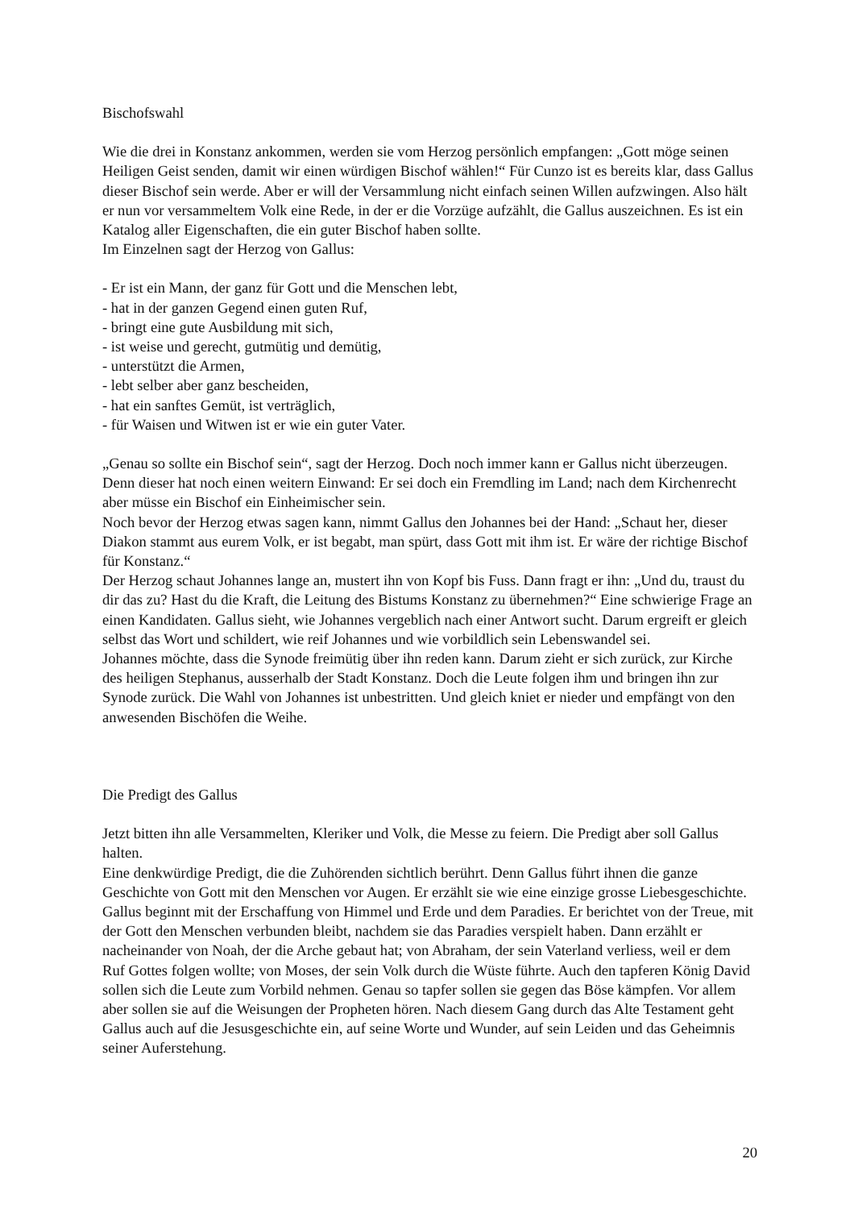Bischofswahl
Wie die drei in Konstanz ankommen, werden sie vom Herzog persönlich empfangen: „Gott möge seinen Heiligen Geist senden, damit wir einen würdigen Bischof wählen!“ Für Cunzo ist es bereits klar, dass Gallus dieser Bischof sein werde. Aber er will der Versammlung nicht einfach seinen Willen aufzwingen. Also hält er nun vor versammeltem Volk eine Rede, in der er die Vorzüge aufzählt, die Gallus auszeichnen. Es ist ein Katalog aller Eigenschaften, die ein guter Bischof haben sollte.
Im Einzelnen sagt der Herzog von Gallus:
- Er ist ein Mann, der ganz für Gott und die Menschen lebt,
- hat in der ganzen Gegend einen guten Ruf,
- bringt eine gute Ausbildung mit sich,
- ist weise und gerecht, gutmütig und demütig,
- unterstützt die Armen,
- lebt selber aber ganz bescheiden,
- hat ein sanftes Gemüt, ist verträglich,
- für Waisen und Witwen ist er wie ein guter Vater.
„Genau so sollte ein Bischof sein“, sagt der Herzog. Doch noch immer kann er Gallus nicht überzeugen. Denn dieser hat noch einen weitern Einwand: Er sei doch ein Fremdling im Land; nach dem Kirchenrecht aber müsse ein Bischof ein Einheimischer sein.
Noch bevor der Herzog etwas sagen kann, nimmt Gallus den Johannes bei der Hand: „Schaut her, dieser Diakon stammt aus eurem Volk, er ist begabt, man spürt, dass Gott mit ihm ist. Er wäre der richtige Bischof für Konstanz.“
Der Herzog schaut Johannes lange an, mustert ihn von Kopf bis Fuss. Dann fragt er ihn: „Und du, traust du dir das zu? Hast du die Kraft, die Leitung des Bistums Konstanz zu übernehmen?“ Eine schwierige Frage an einen Kandidaten. Gallus sieht, wie Johannes vergeblich nach einer Antwort sucht. Darum ergreift er gleich selbst das Wort und schildert, wie reif Johannes und wie vorbildlich sein Lebenswandel sei.
Johannes möchte, dass die Synode freimütig über ihn reden kann. Darum zieht er sich zurück, zur Kirche des heiligen Stephanus, ausserhalb der Stadt Konstanz. Doch die Leute folgen ihm und bringen ihn zur Synode zurück. Die Wahl von Johannes ist unbestritten. Und gleich kniet er nieder und empfängt von den anwesenden Bischöfen die Weihe.
Die Predigt des Gallus
Jetzt bitten ihn alle Versammelten, Kleriker und Volk, die Messe zu feiern. Die Predigt aber soll Gallus halten.
Eine denkwürdige Predigt, die die Zuhörenden sichtlich berührt. Denn Gallus führt ihnen die ganze Geschichte von Gott mit den Menschen vor Augen. Er erzählt sie wie eine einzige grosse Liebesgeschichte. Gallus beginnt mit der Erschaffung von Himmel und Erde und dem Paradies. Er berichtet von der Treue, mit der Gott den Menschen verbunden bleibt, nachdem sie das Paradies verspielt haben. Dann erzählt er nacheinander von Noah, der die Arche gebaut hat; von Abraham, der sein Vaterland verliess, weil er dem Ruf Gottes folgen wollte; von Moses, der sein Volk durch die Wüste führte. Auch den tapferen König David sollen sich die Leute zum Vorbild nehmen. Genau so tapfer sollen sie gegen das Böse kämpfen. Vor allem aber sollen sie auf die Weisungen der Propheten hören. Nach diesem Gang durch das Alte Testament geht Gallus auch auf die Jesusgeschichte ein, auf seine Worte und Wunder, auf sein Leiden und das Geheimnis seiner Auferstehung.
20